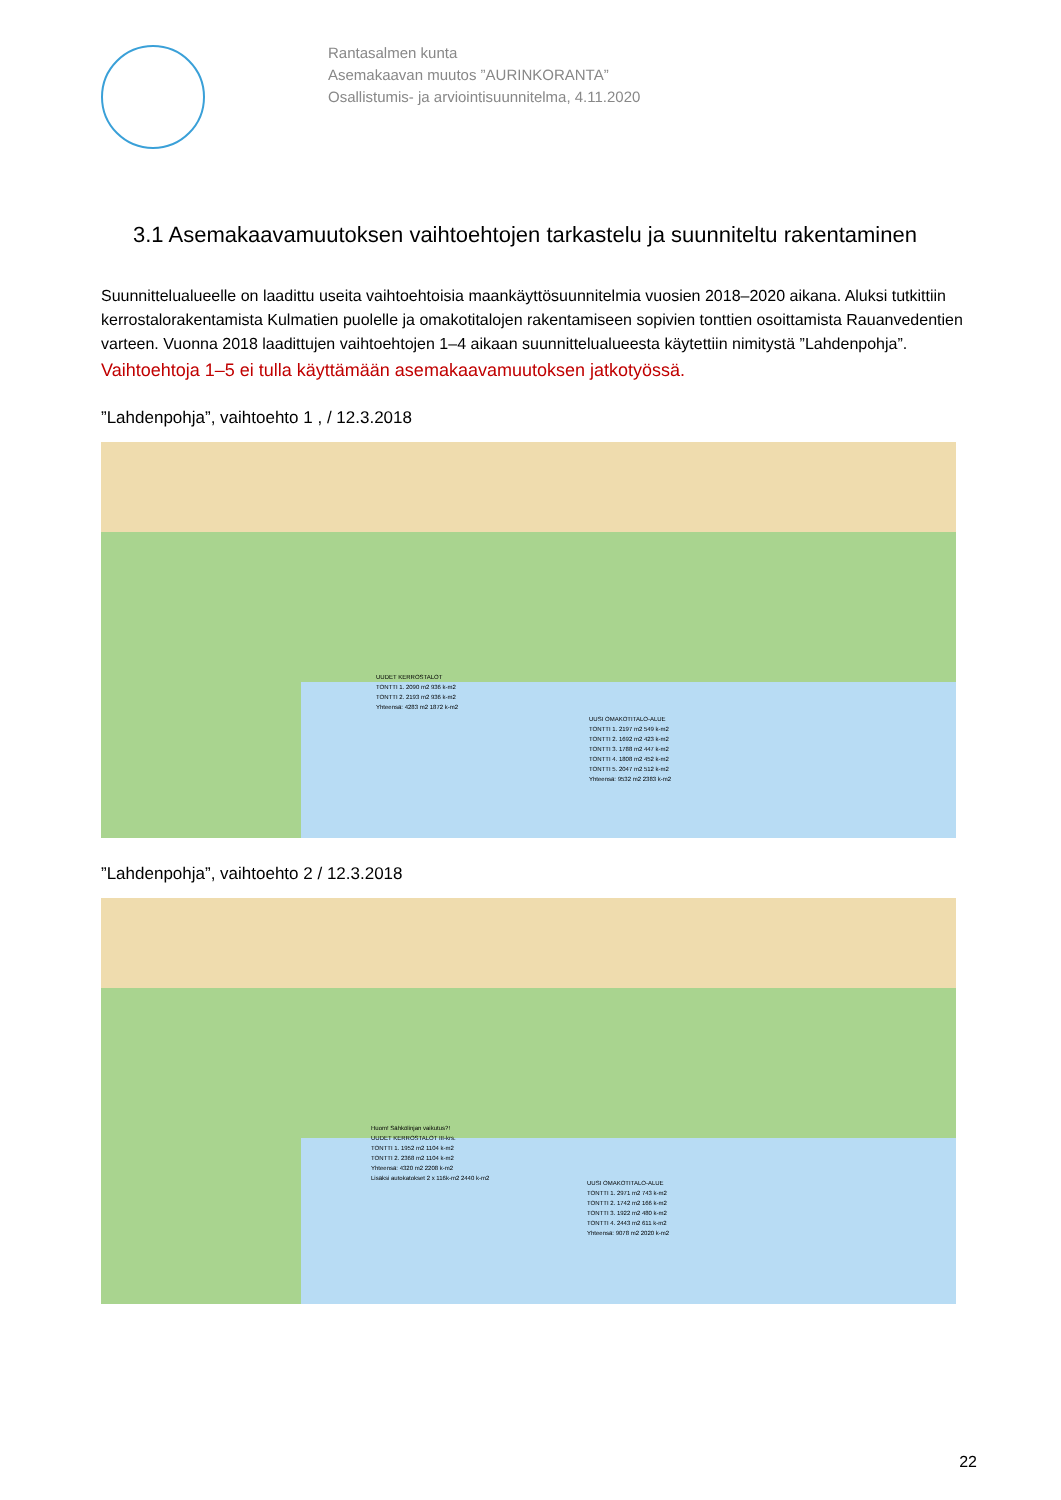Rantasalmen kunta
Asemakaavan muutos ”AURINKORANTA”
Osallistumis- ja arviointisuunnitelma, 4.11.2020
3.1 Asemakaavamuutoksen vaihtoehtojen tarkastelu ja suunniteltu rakentaminen
Suunnittelualueelle on laadittu useita vaihtoehtoisia maankäyttösuunnitelmia vuosien 2018–2020 aikana. Aluksi tutkittiin kerrostalorakentamista Kulmatien puolelle ja omakotitalojen rakentamiseen sopivien tonttien osoittamista Rauanvedentien varteen. Vuonna 2018 laadittujen vaihtoehtojen 1–4 aikaan suunnittelualueesta käytettiin nimitystä ”Lahdenpohja”.
Vaihtoehtoja 1–5 ei tulla käyttämään asemakaavamuutoksen jatkotyössä.
”Lahdenpohja”, vaihtoehto 1 , / 12.3.2018
UUDET KERROSTALOT
TONTTI 1. 2090 m2 936 k-m2
TONTTI 2. 2193 m2 936 k-m2
Yhteensä: 4283 m2 1872 k-m2
UUSI OMAKOTITALO-ALUE
TONTTI 1. 2197 m2 549 k-m2
TONTTI 2. 1692 m2 423 k-m2
TONTTI 3. 1788 m2 447 k-m2
TONTTI 4. 1808 m2 452 k-m2
TONTTI 5. 2047 m2 512 k-m2
Yhteensä: 9532 m2 2383 k-m2
”Lahdenpohja”, vaihtoehto 2 / 12.3.2018
Huom! Sähkölinjan vaikutus?!
UUDET KERROSTALOT III-krs.
TONTTI 1. 1952 m2 1104 k-m2
TONTTI 2. 2368 m2 1104 k-m2
Yhteensä: 4320 m2 2208 k-m2
Lisäksi autokatokset 2 x 116k-m2 2440 k-m2
UUSI OMAKOTITALO-ALUE
TONTTI 1. 2971 m2 743 k-m2
TONTTI 2. 1742 m2 166 k-m2
TONTTI 3. 1922 m2 480 k-m2
TONTTI 4. 2443 m2 611 k-m2
Yhteensä: 9078 m2 2020 k-m2
22